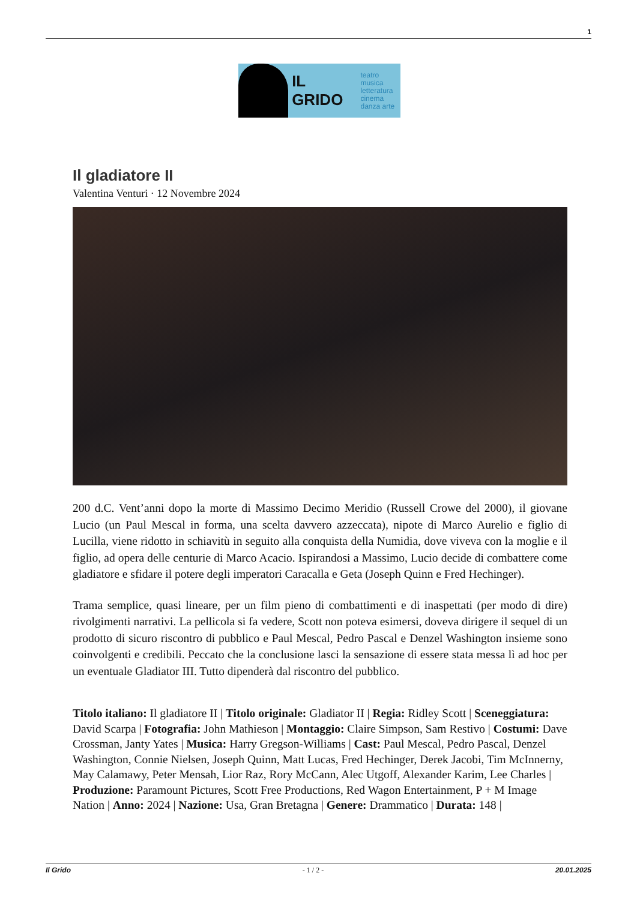1
IL GRIDO teatro musica
letteratura
cinema
danza arte
Il gladiatore II
Valentina Venturi · 12 Novembre 2024
200 d.C. Vent’anni dopo la morte di Massimo Decimo Meridio (Russell Crowe del 2000), il giovane Lucio (un Paul Mescal in forma, una scelta davvero azzeccata), nipote di Marco Aurelio e figlio di Lucilla, viene ridotto in schiavitù in seguito alla conquista della Numidia, dove viveva con la moglie e il figlio, ad opera delle centurie di Marco Acacio. Ispirandosi a Massimo, Lucio decide di combattere come gladiatore e sfidare il potere degli imperatori Caracalla e Geta (Joseph Quinn e Fred Hechinger).
Trama semplice, quasi lineare, per un film pieno di combattimenti e di inaspettati (per modo di dire) rivolgimenti narrativi. La pellicola si fa vedere, Scott non poteva esimersi, doveva dirigere il sequel di un prodotto di sicuro riscontro di pubblico e Paul Mescal, Pedro Pascal e Denzel Washington insieme sono coinvolgenti e credibili. Peccato che la conclusione lasci la sensazione di essere stata messa lì ad hoc per un eventuale Gladiator III. Tutto dipenderà dal riscontro del pubblico.
Titolo italiano: Il gladiatore II | Titolo originale: Gladiator II | Regia: Ridley Scott | Sceneggiatura: David Scarpa | Fotografia: John Mathieson | Montaggio: Claire Simpson, Sam Restivo | Costumi: Dave Crossman, Janty Yates | Musica: Harry Gregson-Williams | Cast: Paul Mescal, Pedro Pascal, Denzel Washington, Connie Nielsen, Joseph Quinn, Matt Lucas, Fred Hechinger, Derek Jacobi, Tim McInnerny, May Calamawy, Peter Mensah, Lior Raz, Rory McCann, Alec Utgoff, Alexander Karim, Lee Charles | Produzione: Paramount Pictures, Scott Free Productions, Red Wagon Entertainment, P + M Image Nation | Anno: 2024 | Nazione: Usa, Gran Bretagna | Genere: Drammatico | Durata: 148 |
Il Grido - 1 / 2 - 20.01.2025